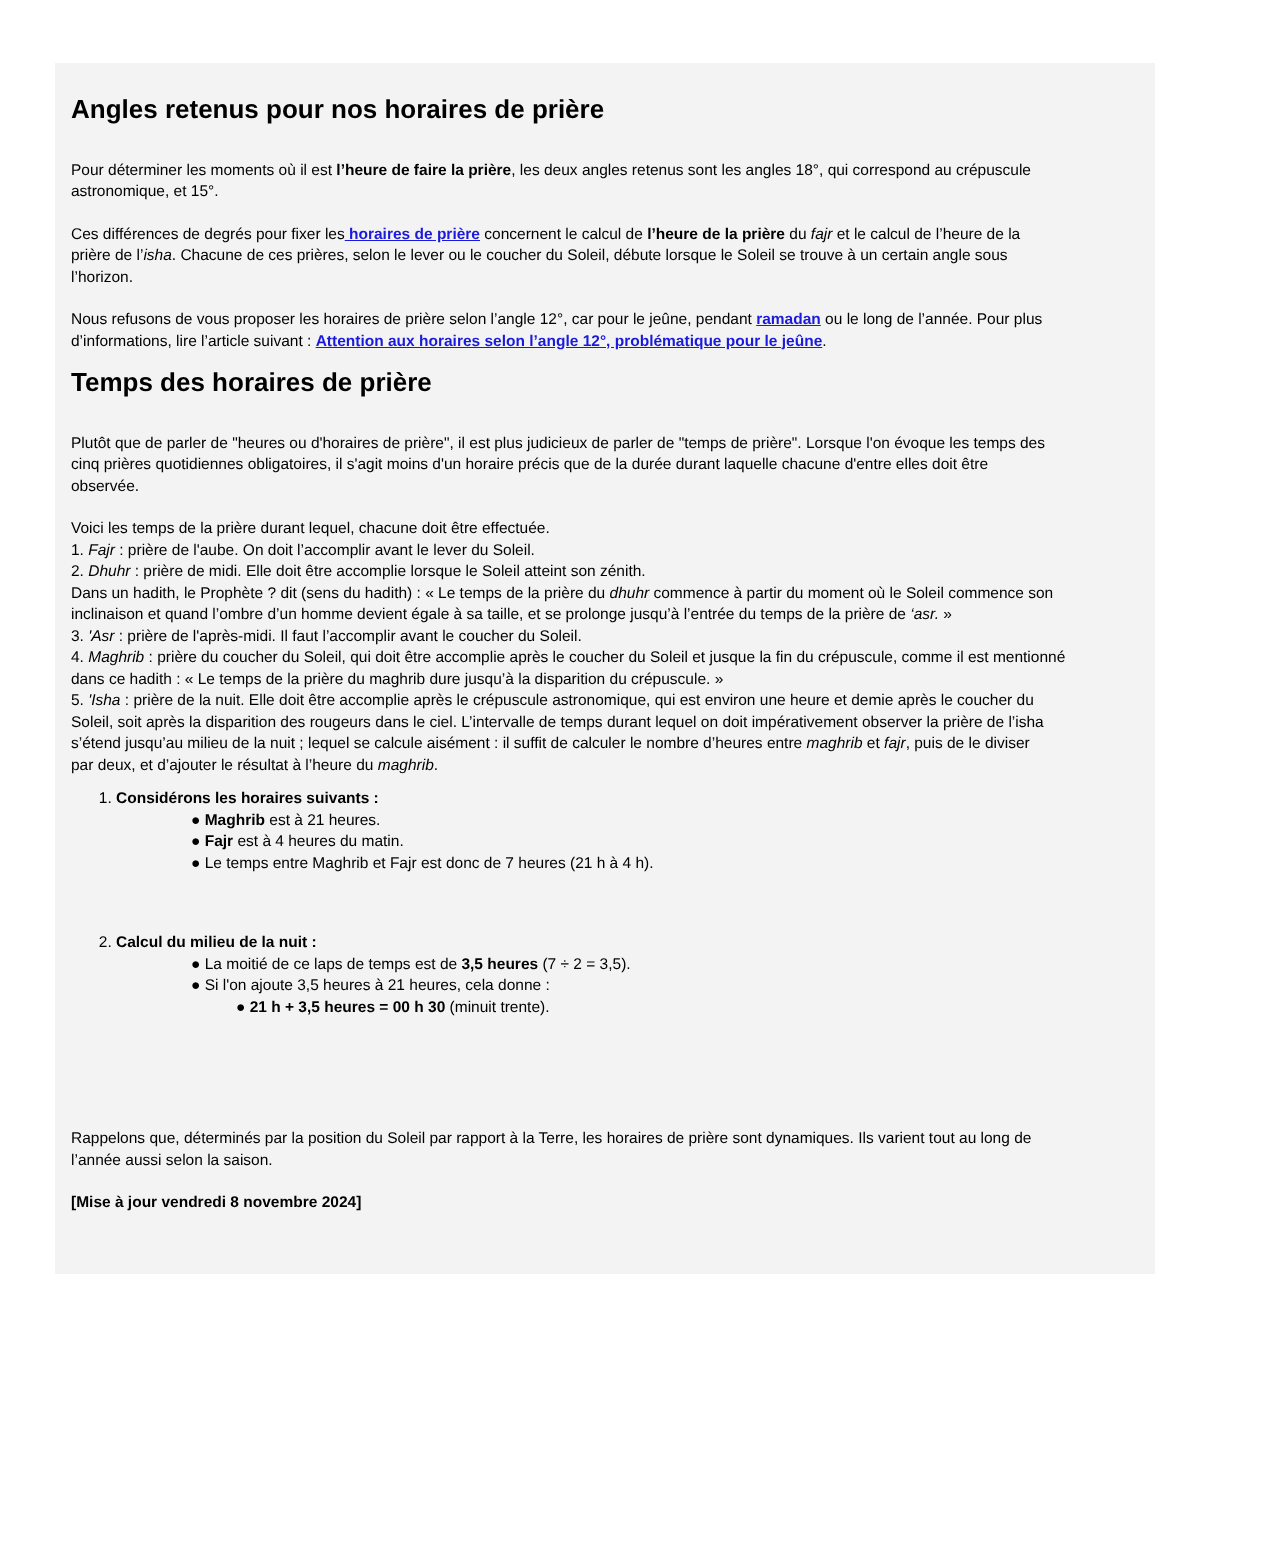Angles retenus pour nos horaires de prière
Pour déterminer les moments où il est l’heure de faire la prière, les deux angles retenus sont les angles 18°, qui correspond au crépuscule
astronomique, et 15°.
Ces différences de degrés pour fixer les horaires de prière concernent le calcul de l’heure de la prière du fajr et le calcul de l’heure de la
prière de l’isha. Chacune de ces prières, selon le lever ou le coucher du Soleil, débute lorsque le Soleil se trouve à un certain angle sous
l’horizon.
Nous refusons de vous proposer les horaires de prière selon l’angle 12°, car pour le jeûne, pendant ramadan ou le long de l’année. Pour plus
d’informations, lire l’article suivant : Attention aux horaires selon l’angle 12°, problématique pour le jeûne.
Temps des horaires de prière
Plutôt que de parler de "heures ou d'horaires de prière", il est plus judicieux de parler de "temps de prière". Lorsque l'on évoque les temps des
cinq prières quotidiennes obligatoires, il s'agit moins d'un horaire précis que de la durée durant laquelle chacune d'entre elles doit être
observée.
Voici les temps de la prière durant lequel, chacune doit être effectuée.
1. Fajr : prière de l'aube. On doit l’accomplir avant le lever du Soleil.
2. Dhuhr : prière de midi. Elle doit être accomplie lorsque le Soleil atteint son zénith.
Dans un hadith, le Prophète ? dit (sens du hadith) : « Le temps de la prière du dhuhr commence à partir du moment où le Soleil commence son
inclinaison et quand l’ombre d’un homme devient égale à sa taille, et se prolonge jusqu’à l’entrée du temps de la prière de ‘asr. »
3. 'Asr : prière de l'après-midi. Il faut l’accomplir avant le coucher du Soleil.
4. Maghrib : prière du coucher du Soleil, qui doit être accomplie après le coucher du Soleil et jusque la fin du crépuscule, comme il est mentionné
dans ce hadith : « Le temps de la prière du maghrib dure jusqu’à la disparition du crépuscule. »
5. 'Isha : prière de la nuit. Elle doit être accomplie après le crépuscule astronomique, qui est environ une heure et demie après le coucher du
Soleil, soit après la disparition des rougeurs dans le ciel. L’intervalle de temps durant lequel on doit impérativement observer la prière de l’isha
s’étend jusqu’au milieu de la nuit ; lequel se calcule aisément : il suffit de calculer le nombre d’heures entre maghrib et fajr, puis de le diviser
par deux, et d’ajouter le résultat à l’heure du maghrib.
1. Considérons les horaires suivants :
● Maghrib est à 21 heures.
● Fajr est à 4 heures du matin.
● Le temps entre Maghrib et Fajr est donc de 7 heures (21 h à 4 h).
2. Calcul du milieu de la nuit :
● La moitié de ce laps de temps est de 3,5 heures (7 ÷ 2 = 3,5).
● Si l'on ajoute 3,5 heures à 21 heures, cela donne :
● 21 h + 3,5 heures = 00 h 30 (minuit trente).
Rappelons que, déterminés par la position du Soleil par rapport à la Terre, les horaires de prière sont dynamiques. Ils varient tout au long de
l’année aussi selon la saison.
[Mise à jour vendredi 8 novembre 2024]